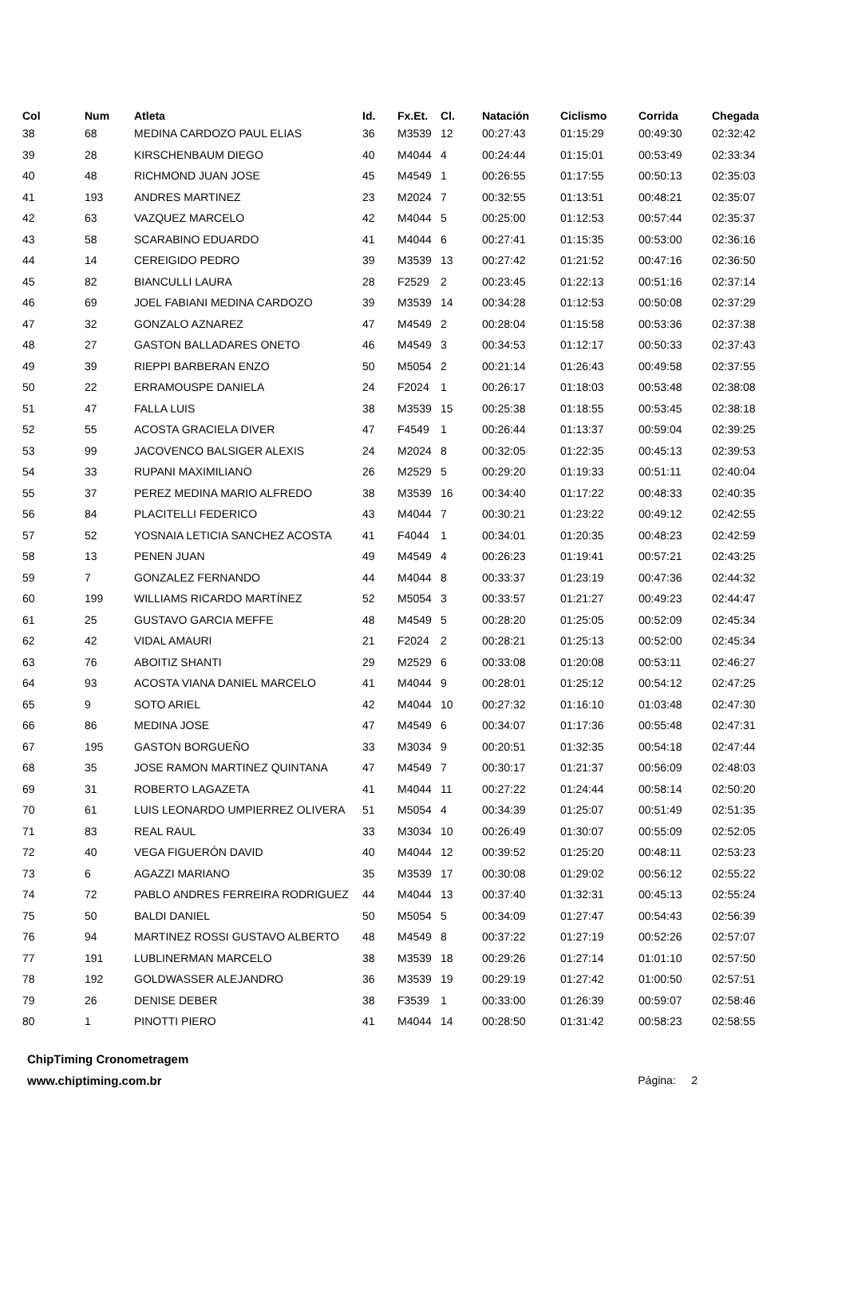| Col | Num | Atleta | Id. | Fx.Et. | Cl. | Natación | Ciclismo | Corrida | Chegada |
| --- | --- | --- | --- | --- | --- | --- | --- | --- | --- |
| 38 | 68 | MEDINA CARDOZO PAUL ELIAS | 36 | M3539 | 12 | 00:27:43 | 01:15:29 | 00:49:30 | 02:32:42 |
| 39 | 28 | KIRSCHENBAUM DIEGO | 40 | M4044 | 4 | 00:24:44 | 01:15:01 | 00:53:49 | 02:33:34 |
| 40 | 48 | RICHMOND JUAN JOSE | 45 | M4549 | 1 | 00:26:55 | 01:17:55 | 00:50:13 | 02:35:03 |
| 41 | 193 | ANDRES MARTINEZ | 23 | M2024 | 7 | 00:32:55 | 01:13:51 | 00:48:21 | 02:35:07 |
| 42 | 63 | VAZQUEZ MARCELO | 42 | M4044 | 5 | 00:25:00 | 01:12:53 | 00:57:44 | 02:35:37 |
| 43 | 58 | SCARABINO EDUARDO | 41 | M4044 | 6 | 00:27:41 | 01:15:35 | 00:53:00 | 02:36:16 |
| 44 | 14 | CEREIGIDO PEDRO | 39 | M3539 | 13 | 00:27:42 | 01:21:52 | 00:47:16 | 02:36:50 |
| 45 | 82 | BIANCULLI LAURA | 28 | F2529 | 2 | 00:23:45 | 01:22:13 | 00:51:16 | 02:37:14 |
| 46 | 69 | JOEL FABIANI MEDINA CARDOZO | 39 | M3539 | 14 | 00:34:28 | 01:12:53 | 00:50:08 | 02:37:29 |
| 47 | 32 | GONZALO AZNAREZ | 47 | M4549 | 2 | 00:28:04 | 01:15:58 | 00:53:36 | 02:37:38 |
| 48 | 27 | GASTON BALLADARES ONETO | 46 | M4549 | 3 | 00:34:53 | 01:12:17 | 00:50:33 | 02:37:43 |
| 49 | 39 | RIEPPI BARBERAN ENZO | 50 | M5054 | 2 | 00:21:14 | 01:26:43 | 00:49:58 | 02:37:55 |
| 50 | 22 | ERRAMOUSPE DANIELA | 24 | F2024 | 1 | 00:26:17 | 01:18:03 | 00:53:48 | 02:38:08 |
| 51 | 47 | FALLA LUIS | 38 | M3539 | 15 | 00:25:38 | 01:18:55 | 00:53:45 | 02:38:18 |
| 52 | 55 | ACOSTA GRACIELA DIVER | 47 | F4549 | 1 | 00:26:44 | 01:13:37 | 00:59:04 | 02:39:25 |
| 53 | 99 | JACOVENCO BALSIGER ALEXIS | 24 | M2024 | 8 | 00:32:05 | 01:22:35 | 00:45:13 | 02:39:53 |
| 54 | 33 | RUPANI MAXIMILIANO | 26 | M2529 | 5 | 00:29:20 | 01:19:33 | 00:51:11 | 02:40:04 |
| 55 | 37 | PEREZ MEDINA MARIO ALFREDO | 38 | M3539 | 16 | 00:34:40 | 01:17:22 | 00:48:33 | 02:40:35 |
| 56 | 84 | PLACITELLI FEDERICO | 43 | M4044 | 7 | 00:30:21 | 01:23:22 | 00:49:12 | 02:42:55 |
| 57 | 52 | YOSNAIA LETICIA SANCHEZ ACOSTA | 41 | F4044 | 1 | 00:34:01 | 01:20:35 | 00:48:23 | 02:42:59 |
| 58 | 13 | PENEN JUAN | 49 | M4549 | 4 | 00:26:23 | 01:19:41 | 00:57:21 | 02:43:25 |
| 59 | 7 | GONZALEZ FERNANDO | 44 | M4044 | 8 | 00:33:37 | 01:23:19 | 00:47:36 | 02:44:32 |
| 60 | 199 | WILLIAMS RICARDO MARTÍNEZ | 52 | M5054 | 3 | 00:33:57 | 01:21:27 | 00:49:23 | 02:44:47 |
| 61 | 25 | GUSTAVO GARCIA MEFFE | 48 | M4549 | 5 | 00:28:20 | 01:25:05 | 00:52:09 | 02:45:34 |
| 62 | 42 | VIDAL AMAURI | 21 | F2024 | 2 | 00:28:21 | 01:25:13 | 00:52:00 | 02:45:34 |
| 63 | 76 | ABOITIZ SHANTI | 29 | M2529 | 6 | 00:33:08 | 01:20:08 | 00:53:11 | 02:46:27 |
| 64 | 93 | ACOSTA VIANA DANIEL MARCELO | 41 | M4044 | 9 | 00:28:01 | 01:25:12 | 00:54:12 | 02:47:25 |
| 65 | 9 | SOTO ARIEL | 42 | M4044 | 10 | 00:27:32 | 01:16:10 | 01:03:48 | 02:47:30 |
| 66 | 86 | MEDINA JOSE | 47 | M4549 | 6 | 00:34:07 | 01:17:36 | 00:55:48 | 02:47:31 |
| 67 | 195 | GASTON BORGUEÑO | 33 | M3034 | 9 | 00:20:51 | 01:32:35 | 00:54:18 | 02:47:44 |
| 68 | 35 | JOSE RAMON MARTINEZ QUINTANA | 47 | M4549 | 7 | 00:30:17 | 01:21:37 | 00:56:09 | 02:48:03 |
| 69 | 31 | ROBERTO LAGAZETA | 41 | M4044 | 11 | 00:27:22 | 01:24:44 | 00:58:14 | 02:50:20 |
| 70 | 61 | LUIS LEONARDO UMPIERREZ OLIVERA | 51 | M5054 | 4 | 00:34:39 | 01:25:07 | 00:51:49 | 02:51:35 |
| 71 | 83 | REAL RAUL | 33 | M3034 | 10 | 00:26:49 | 01:30:07 | 00:55:09 | 02:52:05 |
| 72 | 40 | VEGA FIGUERÓN DAVID | 40 | M4044 | 12 | 00:39:52 | 01:25:20 | 00:48:11 | 02:53:23 |
| 73 | 6 | AGAZZI MARIANO | 35 | M3539 | 17 | 00:30:08 | 01:29:02 | 00:56:12 | 02:55:22 |
| 74 | 72 | PABLO ANDRES FERREIRA RODRIGUEZ | 44 | M4044 | 13 | 00:37:40 | 01:32:31 | 00:45:13 | 02:55:24 |
| 75 | 50 | BALDI DANIEL | 50 | M5054 | 5 | 00:34:09 | 01:27:47 | 00:54:43 | 02:56:39 |
| 76 | 94 | MARTINEZ ROSSI GUSTAVO ALBERTO | 48 | M4549 | 8 | 00:37:22 | 01:27:19 | 00:52:26 | 02:57:07 |
| 77 | 191 | LUBLINERMAN MARCELO | 38 | M3539 | 18 | 00:29:26 | 01:27:14 | 01:01:10 | 02:57:50 |
| 78 | 192 | GOLDWASSER ALEJANDRO | 36 | M3539 | 19 | 00:29:19 | 01:27:42 | 01:00:50 | 02:57:51 |
| 79 | 26 | DENISE DEBER | 38 | F3539 | 1 | 00:33:00 | 01:26:39 | 00:59:07 | 02:58:46 |
| 80 | 1 | PINOTTI PIERO | 41 | M4044 | 14 | 00:28:50 | 01:31:42 | 00:58:23 | 02:58:55 |
ChipTiming Cronometragem
www.chiptiming.com.br Página: 2